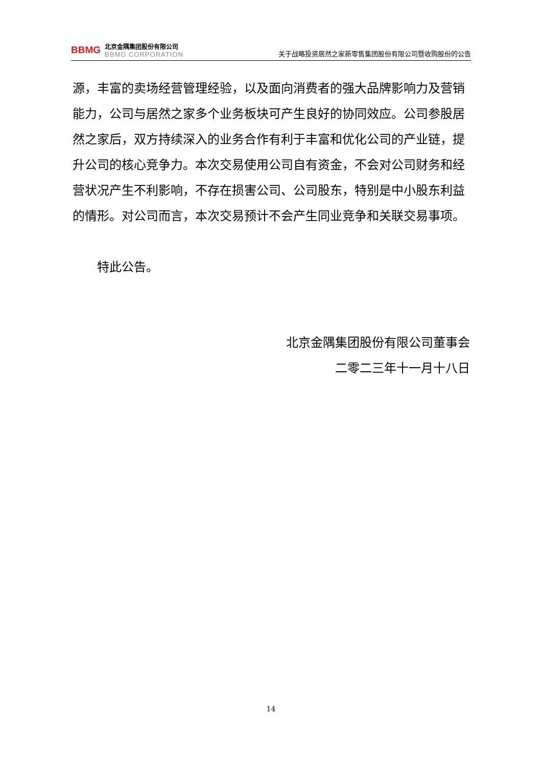BBMG
北京金隅集团股份有限公司
BBMG CORPORATION
关于战略投资居然之家新零售集团股份有限公司暨收购股份的公告
源，丰富的卖场经营管理经验，以及面向消费者的强大品牌影响力及营销能力，公司与居然之家多个业务板块可产生良好的协同效应。公司参股居然之家后，双方持续深入的业务合作有利于丰富和优化公司的产业链，提升公司的核心竞争力。本次交易使用公司自有资金，不会对公司财务和经营状况产生不利影响，不存在损害公司、公司股东，特别是中小股东利益的情形。对公司而言，本次交易预计不会产生同业竞争和关联交易事项。
特此公告。
北京金隅集团股份有限公司董事会
二零二三年十一月十八日
14